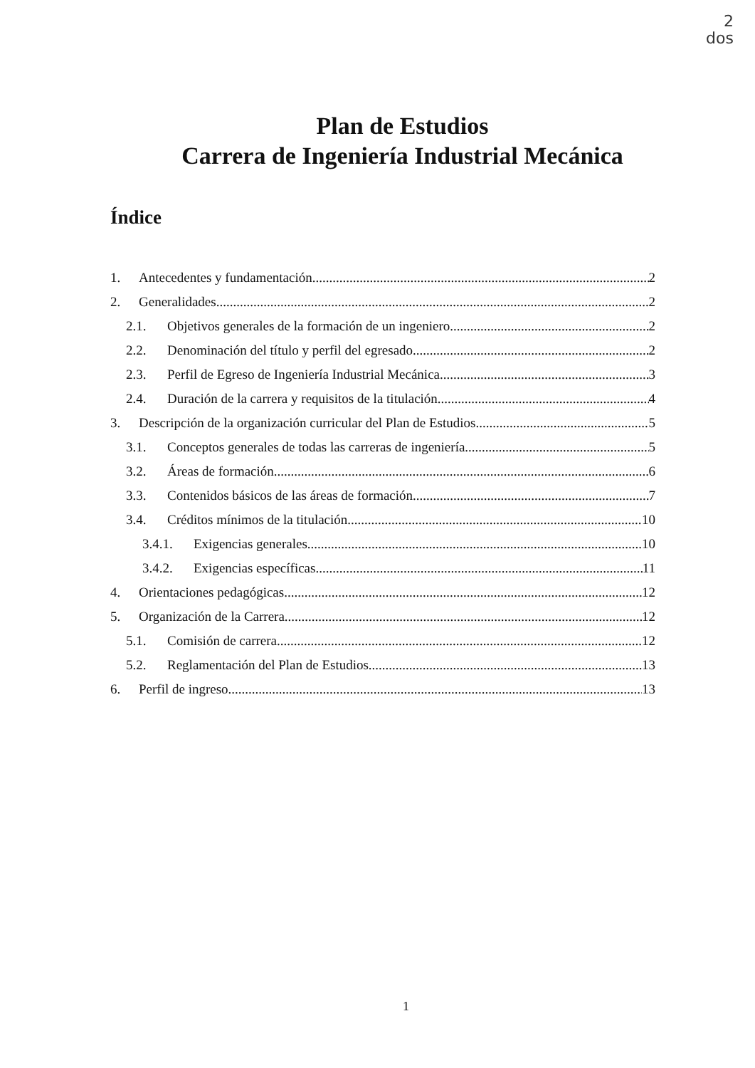2
dos
Plan de Estudios
Carrera de Ingeniería Industrial Mecánica
Índice
1. Antecedentes y fundamentación 2
2. Generalidades. 2
2.1. Objetivos generales de la formación de un ingeniero. 2
2.2. Denominación del título y perfil del egresado. 2
2.3. Perfil de Egreso de Ingeniería Industrial Mecánica. 3
2.4. Duración de la carrera y requisitos de la titulación. 4
3. Descripción de la organización curricular del Plan de Estudios. 5
3.1. Conceptos generales de todas las carreras de ingeniería. 5
3.2. Áreas de formación. 6
3.3. Contenidos básicos de las áreas de formación. 7
3.4. Créditos mínimos de la titulación. 10
3.4.1. Exigencias generales. 10
3.4.2. Exigencias específicas. 11
4. Orientaciones pedagógicas. 12
5. Organización de la Carrera. 12
5.1. Comisión de carrera. 12
5.2. Reglamentación del Plan de Estudios. 13
6. Perfil de ingreso. 13
1